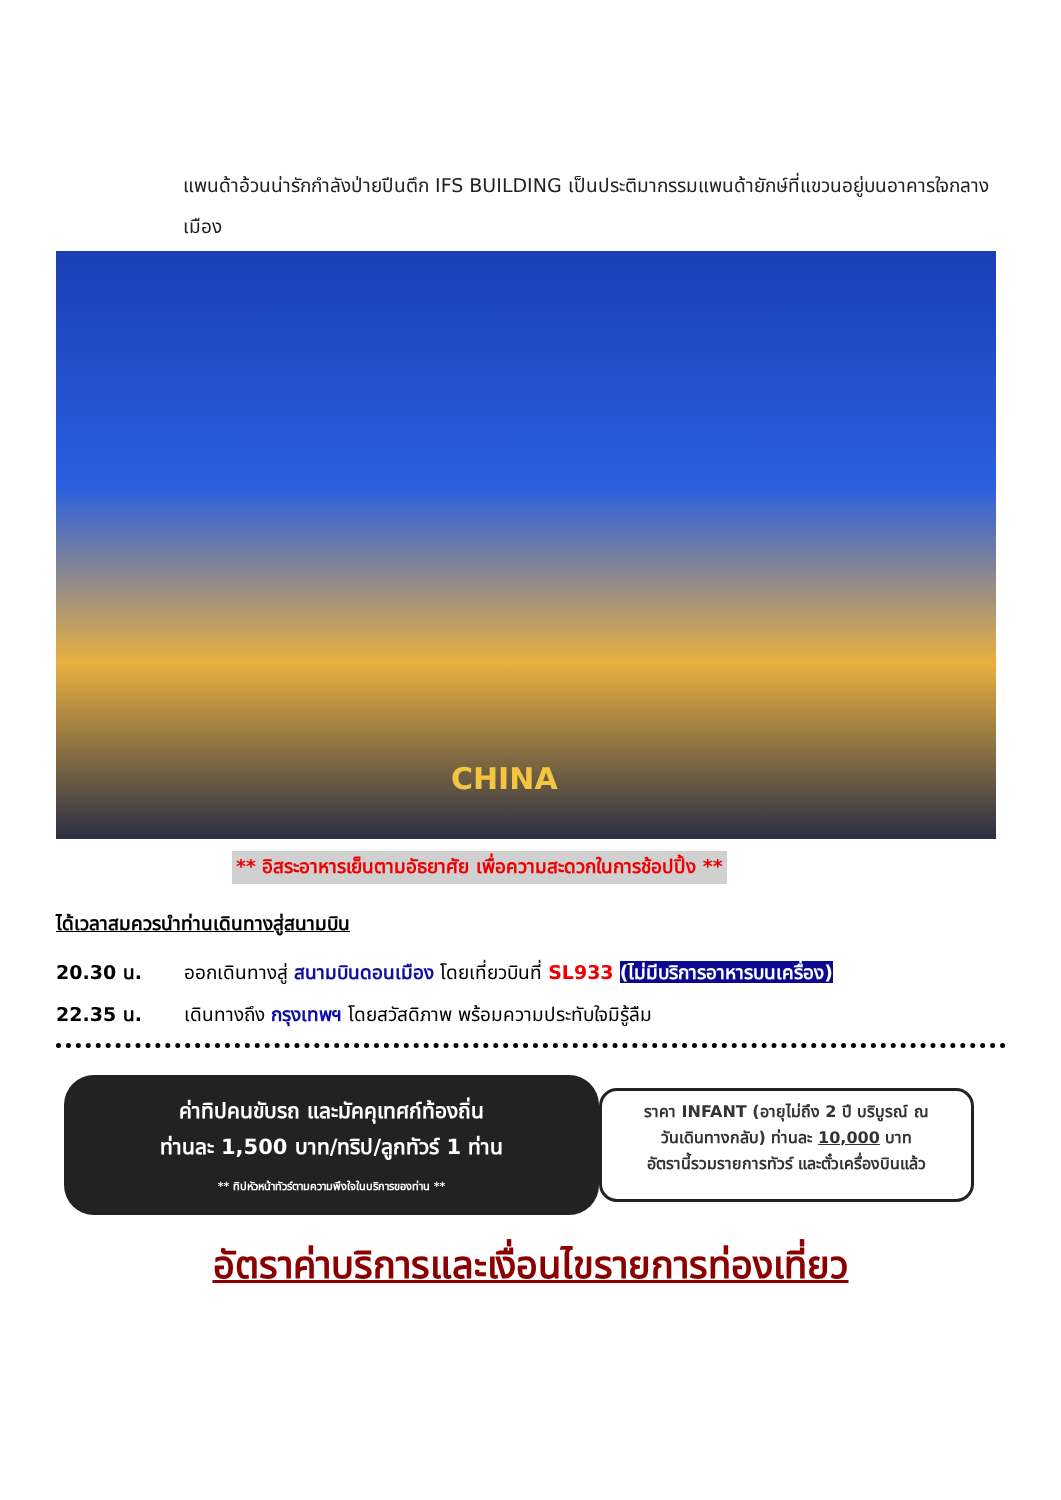แพนด้าอ้วนน่ารักกำลังป่ายปีนตึก IFS BUILDING เป็นประติมากรรมแพนด้ายักษ์ที่แขวนอยู่บนอาคารใจกลางเมือง
CHINA
** อิสระอาหารเย็นตามอัธยาศัย เพื่อความสะดวกในการช้อปปิ้ง **
ได้เวลาสมควรนำท่านเดินทางสู่สนามบิน
20.30 น. ออกเดินทางสู่ สนามบินดอนเมือง โดยเที่ยวบินที่ SL933 (ไม่มีบริการอาหารบนเครื่อง)
22.35 น. เดินทางถึง กรุงเทพฯ โดยสวัสดิภาพ พร้อมความประทับใจมิรู้ลืม
ค่าทิปคนขับรถ และมัคคุเทศก์ท้องถิ่น
ท่านละ 1,500 บาท/ทริป/ลูกทัวร์ 1 ท่าน
** ทิปหัวหน้าทัวร์ตามความพึงใจในบริการของท่าน **
ราคา INFANT (อายุไม่ถึง 2 ปี บริบูรณ์ ณ
วันเดินทางกลับ) ท่านละ 10,000 บาท
อัตรานี้รวมรายการทัวร์ และตั๋วเครื่องบินแล้ว
อัตราค่าบริการและเงื่อนไขรายการท่องเที่ยว